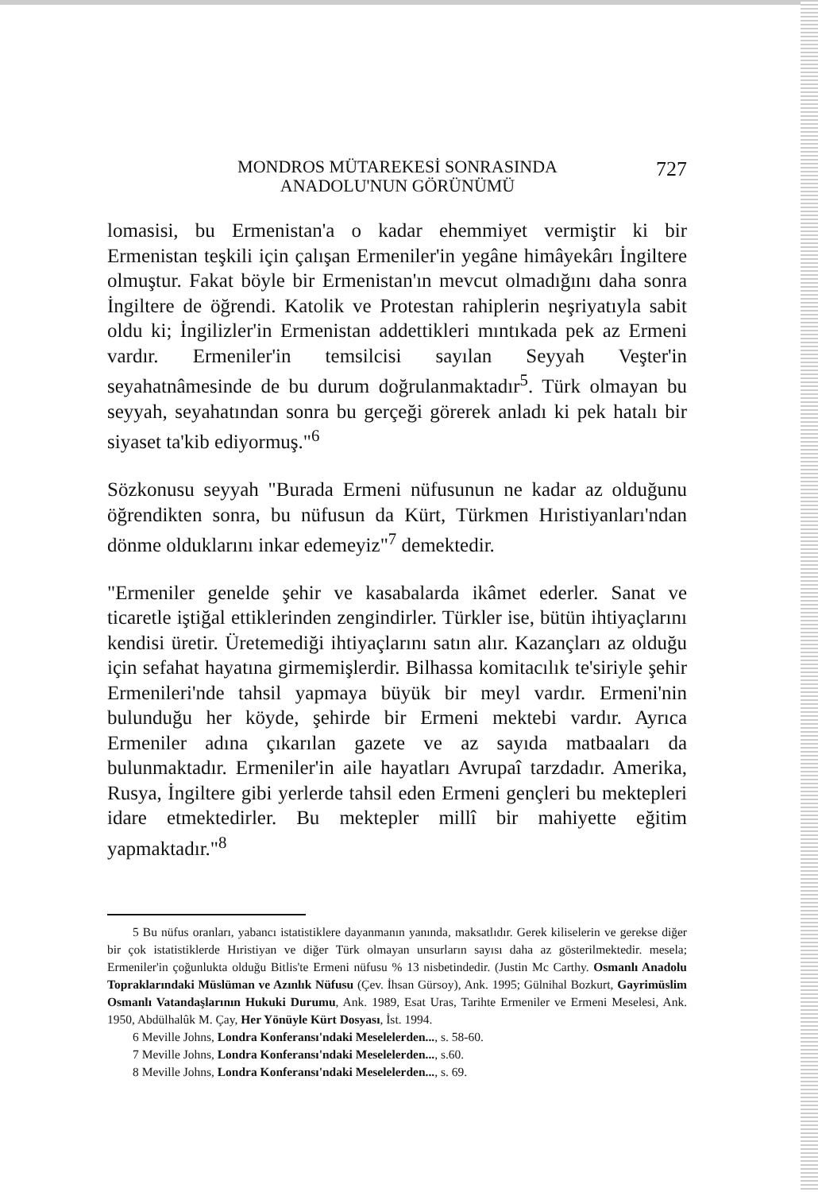MONDROS MÜTAREKESİ SONRASINDA
ANADOLU'NUN GÖRÜNÜMÜ
727
lomasisi, bu Ermenistan'a o kadar ehemmiyet vermiştir ki bir Ermenistan teşkili için çalışan Ermeniler'in yegâne himâyekârı İngiltere olmuştur. Fakat böyle bir Ermenistan'ın mevcut olmadığını daha sonra İngiltere de öğrendi. Katolik ve Protestan rahiplerin neşriyatıyla sabit oldu ki; İngilizler'in Ermenistan addettikleri mıntıkada pek az Ermeni vardır. Ermeniler'in temsilcisi sayılan Seyyah Veşter'in seyahatnâmesinde de bu durum doğrulanmaktadır<sup>5</sup>. Türk olmayan bu seyyah, seyahatından sonra bu gerçeği görerek anladı ki pek hatalı bir siyaset ta'kib ediyormuş."<sup>6</sup>
Sözkonusu seyyah "Burada Ermeni nüfusunun ne kadar az olduğunu öğrendikten sonra, bu nüfusun da Kürt, Türkmen Hıristiyanları'ndan dönme olduklarını inkar edemeyiz"<sup>7</sup> demektedir.
"Ermeniler genelde şehir ve kasabalarda ikâmet ederler. Sanat ve ticaretle iştiğal ettiklerinden zengindirler. Türkler ise, bütün ihtiyaçlarını kendisi üretir. Üretemediği ihtiyaçlarını satın alır. Kazançları az olduğu için sefahat hayatına girmemişlerdir. Bilhassa komitacılık te'siriyle şehir Ermenileri'nde tahsil yapmaya büyük bir meyl vardır. Ermeni'nin bulunduğu her köyde, şehirde bir Ermeni mektebi vardır. Ayrıca Ermeniler adına çıkarılan gazete ve az sayıda matbaaları da bulunmaktadır. Ermeniler'in aile hayatları Avrupaî tarzdadır. Amerika, Rusya, İngiltere gibi yerlerde tahsil eden Ermeni gençleri bu mektepleri idare etmektedirler. Bu mektepler millî bir mahiyette eğitim yapmaktadır."<sup>8</sup>
5 Bu nüfus oranları, yabancı istatistiklere dayanmanın yanında, maksatlıdır. Gerek kiliselerin ve gerekse diğer bir çok istatistiklerde Hıristiyan ve diğer Türk olmayan unsurların sayısı daha az gösterilmektedir. mesela; Ermeniler'in çoğunlukta olduğu Bitlis'te Ermeni nüfusu % 13 nisbetindedir. (Justin Mc Carthy. Osmanlı Anadolu Topraklarındaki Müslüman ve Azınlık Nüfusu (Çev. İhsan Gürsoy), Ank. 1995; Gülnihal Bozkurt, Gayrimüslim Osmanlı Vatandaşlarının Hukuki Durumu, Ank. 1989, Esat Uras, Tarihte Ermeniler ve Ermeni Meselesi, Ank. 1950, Abdülhalûk M. Çay, Her Yönüyle Kürt Dosyası, İst. 1994.
6 Meville Johns, Londra Konferansı'ndaki Meselelerden..., s. 58-60.
7 Meville Johns, Londra Konferansı'ndaki Meselelerden..., s.60.
8 Meville Johns, Londra Konferansı'ndaki Meselelerden..., s. 69.